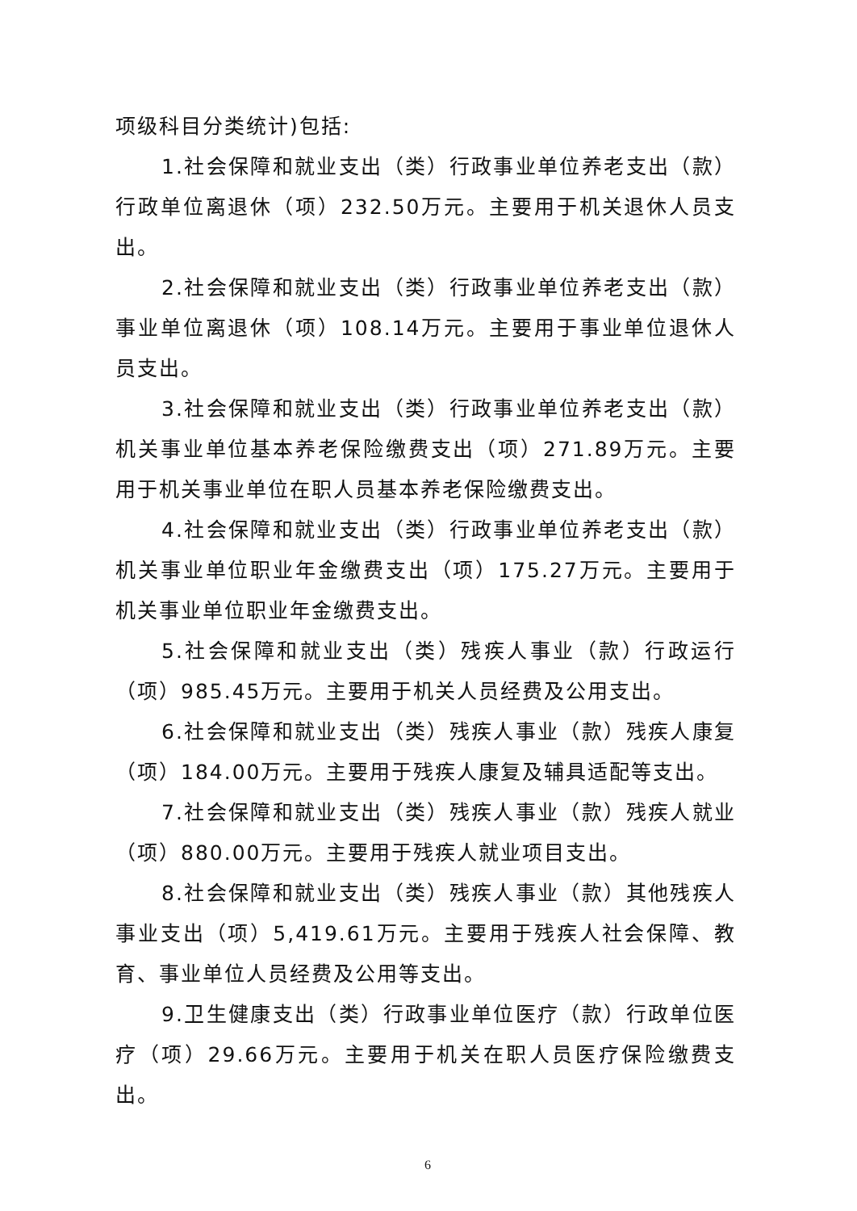项级科目分类统计)包括:
1.社会保障和就业支出（类）行政事业单位养老支出（款）行政单位离退休（项）232.50万元。主要用于机关退休人员支出。
2.社会保障和就业支出（类）行政事业单位养老支出（款）事业单位离退休（项）108.14万元。主要用于事业单位退休人员支出。
3.社会保障和就业支出（类）行政事业单位养老支出（款）机关事业单位基本养老保险缴费支出（项）271.89万元。主要用于机关事业单位在职人员基本养老保险缴费支出。
4.社会保障和就业支出（类）行政事业单位养老支出（款）机关事业单位职业年金缴费支出（项）175.27万元。主要用于机关事业单位职业年金缴费支出。
5.社会保障和就业支出（类）残疾人事业（款）行政运行（项）985.45万元。主要用于机关人员经费及公用支出。
6.社会保障和就业支出（类）残疾人事业（款）残疾人康复（项）184.00万元。主要用于残疾人康复及辅具适配等支出。
7.社会保障和就业支出（类）残疾人事业（款）残疾人就业（项）880.00万元。主要用于残疾人就业项目支出。
8.社会保障和就业支出（类）残疾人事业（款）其他残疾人事业支出（项）5,419.61万元。主要用于残疾人社会保障、教育、事业单位人员经费及公用等支出。
9.卫生健康支出（类）行政事业单位医疗（款）行政单位医疗（项）29.66万元。主要用于机关在职人员医疗保险缴费支出。
6